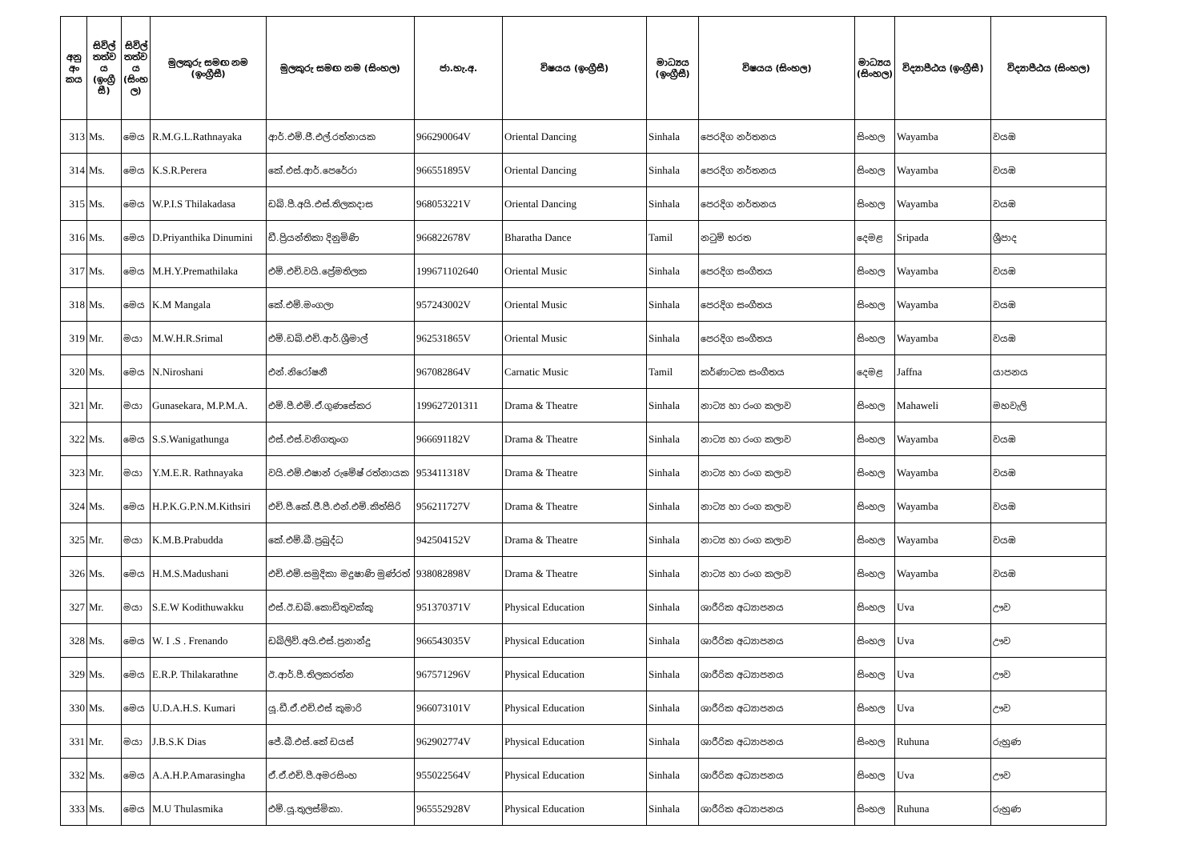| අනු අං කය | සිවිල් තත්ව ය (ඉංග්‍රී සී) | සිවිල් තත්ව ය (සිංහ ල) | මුලකුරු සමඟ නම (ඉංග්‍රීසී) | මුලකුරු සමඟ නම (සිංහල) | ජා.හැ.අ. | විෂයය (ඉංග්‍රීසී) | මාධ්‍යය (ඉංග්‍රීසී) | විෂයය (සිංහල) | මාධ්‍යය (සිංහල) | විද්‍යාපීඨය (ඉංග්‍රීසී) | විද්‍යාපීඨය (සිංහල) |
| --- | --- | --- | --- | --- | --- | --- | --- | --- | --- | --- | --- |
| 313 | Ms. | මෙය | R.M.G.L.Rathnayaka | ආර්.එම්.ජී.එල්.රත්නායක | 966290064V | Oriental Dancing | Sinhala | පෙරදිග නර්තනය | සිංහල | Wayamba | වයඹ |
| 314 | Ms. | මෙය | K.S.R.Perera | කේ.එස්.ආර්.පෙරේරා | 966551895V | Oriental Dancing | Sinhala | පෙරදිග නර්තනය | සිංහල | Wayamba | වයඹ |
| 315 | Ms. | මෙය | W.P.I.S Thilakadasa | ඩබ්.පී.අයි.එස්.තිලකදාස | 968053221V | Oriental Dancing | Sinhala | පෙරදිග නර්තනය | සිංහල | Wayamba | වයඹ |
| 316 | Ms. | මෙය | D.Priyanthika Dinumini | ඩී.ප්‍රියන්තිකා දිනුමිණි | 966822678V | Bharatha Dance | Tamil | නටුම් භරත | දෙමළ | Sripada | ශ්‍රීපාද |
| 317 | Ms. | මෙය | M.H.Y.Premathilaka | එම්.එච්.වයි.ප්‍රේමතිලක | 199671102640 | Oriental Music | Sinhala | පෙරදිග සංගීතය | සිංහල | Wayamba | වයඹ |
| 318 | Ms. | මෙය | K.M Mangala | කේ.එම්.මංගලා | 957243002V | Oriental Music | Sinhala | පෙරදිග සංගීතය | සිංහල | Wayamba | වයඹ |
| 319 | Mr. | මයා | M.W.H.R.Srimal | එම්.ඩබ්.එච්.ආර්.ශ්‍රීමාල් | 962531865V | Oriental Music | Sinhala | පෙරදිග සංගීතය | සිංහල | Wayamba | වයඹ |
| 320 | Ms. | මෙය | N.Niroshani | එන්.නිරෝෂනී | 967082864V | Carnatic Music | Tamil | කර්ණාටක සංගීතය | දෙමළ | Jaffna | යාපනය |
| 321 | Mr. | මයා | Gunasekara, M.P.M.A. | එම්.පී.එම්.ඒ.ගුණසේකර | 199627201311 | Drama & Theatre | Sinhala | නාට්‍ය හා රංග කලාව | සිංහල | Mahaweli | මහවැලි |
| 322 | Ms. | මෙය | S.S.Wanigathunga | එස්.එස්.වනිගතුංග | 966691182V | Drama & Theatre | Sinhala | නාට්‍ය හා රංග කලාව | සිංහල | Wayamba | වයඹ |
| 323 | Mr. | මයා | Y.M.E.R. Rathnayaka | වයි.එම්.එෂාන් රුමේෂ් රත්නායක | 953411318V | Drama & Theatre | Sinhala | නාට්‍ය හා රංග කලාව | සිංහල | Wayamba | වයඹ |
| 324 | Ms. | මෙය | H.P.K.G.P.N.M.Kithsiri | එච්.පී.කේ.ජී.පී.එන්.එම්.කිත්සිරි | 956211727V | Drama & Theatre | Sinhala | නාට්‍ය හා රංග කලාව | සිංහල | Wayamba | වයඹ |
| 325 | Mr. | මයා | K.M.B.Prabudda | කේ.එම්.බී.ප්‍රබුද්ධ | 942504152V | Drama & Theatre | Sinhala | නාට්‍ය හා රංග කලාව | සිංහල | Wayamba | වයඹ |
| 326 | Ms. | මෙය | H.M.S.Madushani | එච්.එම්.සමුදිකා මදුෂාණි මුණ්රත් | 938082898V | Drama & Theatre | Sinhala | නාට්‍ය හා රංග කලාව | සිංහල | Wayamba | වයඹ |
| 327 | Mr. | මයා | S.E.W Kodithuwakku | එස්.ඊ.ඩබ්.කොඩිතුවක්කු | 951370371V | Physical Education | Sinhala | ශාරීරික අධ්‍යාපනය | සිංහල | Uva | ඌව |
| 328 | Ms. | මෙය | W. I .S . Frenando | ඩබ්ලිව්.අයි.එස්.ප්‍රනාන්දු | 966543035V | Physical Education | Sinhala | ශාරීරික අධ්‍යාපනය | සිංහල | Uva | ඌව |
| 329 | Ms. | මෙය | E.R.P. Thilakarathne | ඊ.ආර්.පී.තිලකරත්න | 967571296V | Physical Education | Sinhala | ශාරීරික අධ්‍යාපනය | සිංහල | Uva | ඌව |
| 330 | Ms. | මෙය | U.D.A.H.S. Kumari | යූ.ඩී.ඒ.එච්.එස් කුමාරි | 966073101V | Physical Education | Sinhala | ශාරීරික අධ්‍යාපනය | සිංහල | Uva | ඌව |
| 331 | Mr. | මයා | J.B.S.K Dias | ජේ.බී.එස්.කේ ඩයස් | 962902774V | Physical Education | Sinhala | ශාරීරික අධ්‍යාපනය | සිංහල | Ruhuna | රුහුණ |
| 332 | Ms. | මෙය | A.A.H.P.Amarasingha | ඒ.ඒ.එච්.පී.අමරසිංහ | 955022564V | Physical Education | Sinhala | ශාරීරික අධ්‍යාපනය | සිංහල | Uva | ඌව |
| 333 | Ms. | මෙය | M.U Thulasmika | එම්.යූ.තුලස්මිකා. | 965552928V | Physical Education | Sinhala | ශාරීරික අධ්‍යාපනය | සිංහල | Ruhuna | රුහුණ |